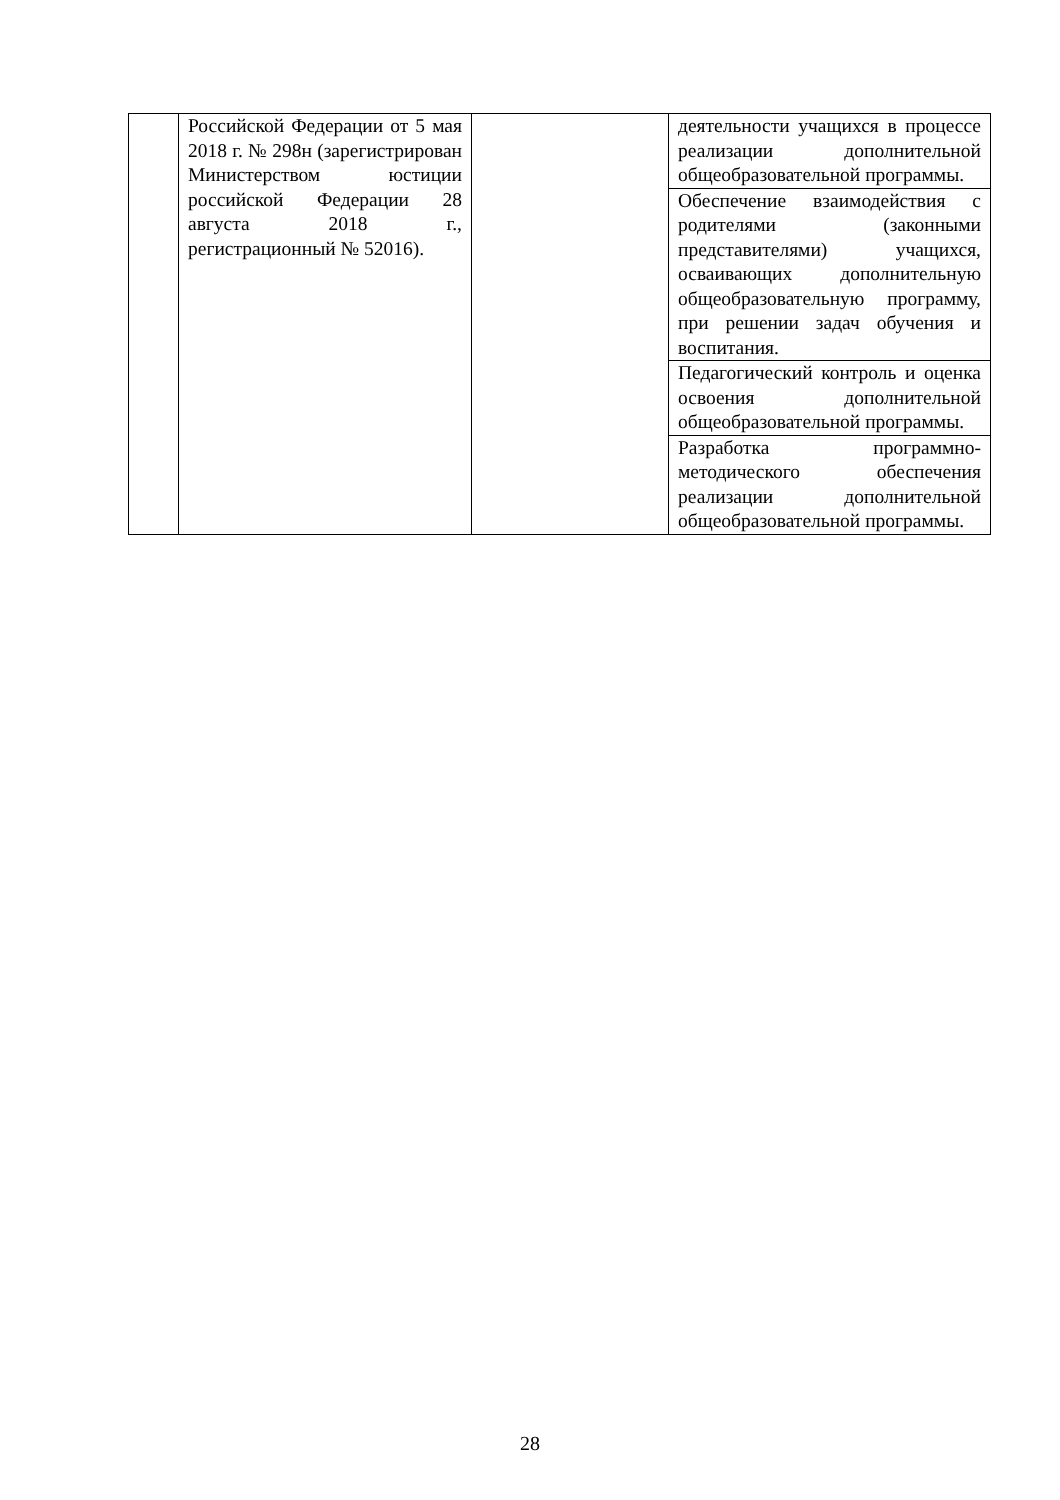| | Российской Федерации от 5 мая 2018 г. № 298н (зарегистрирован Министерством юстиции российской Федерации 28 августа 2018 г., регистрационный № 52016). | | деятельности учащихся в процессе реализации дополнительной общеобразовательной программы. |
| | | | Обеспечение взаимодействия с родителями (законными представителями) учащихся, осваивающих дополнительную общеобразовательную программу, при решении задач обучения и воспитания. |
| | | | Педагогический контроль и оценка освоения дополнительной общеобразовательной программы. |
| | | | Разработка программно-методического обеспечения реализации дополнительной общеобразовательной программы. |
28